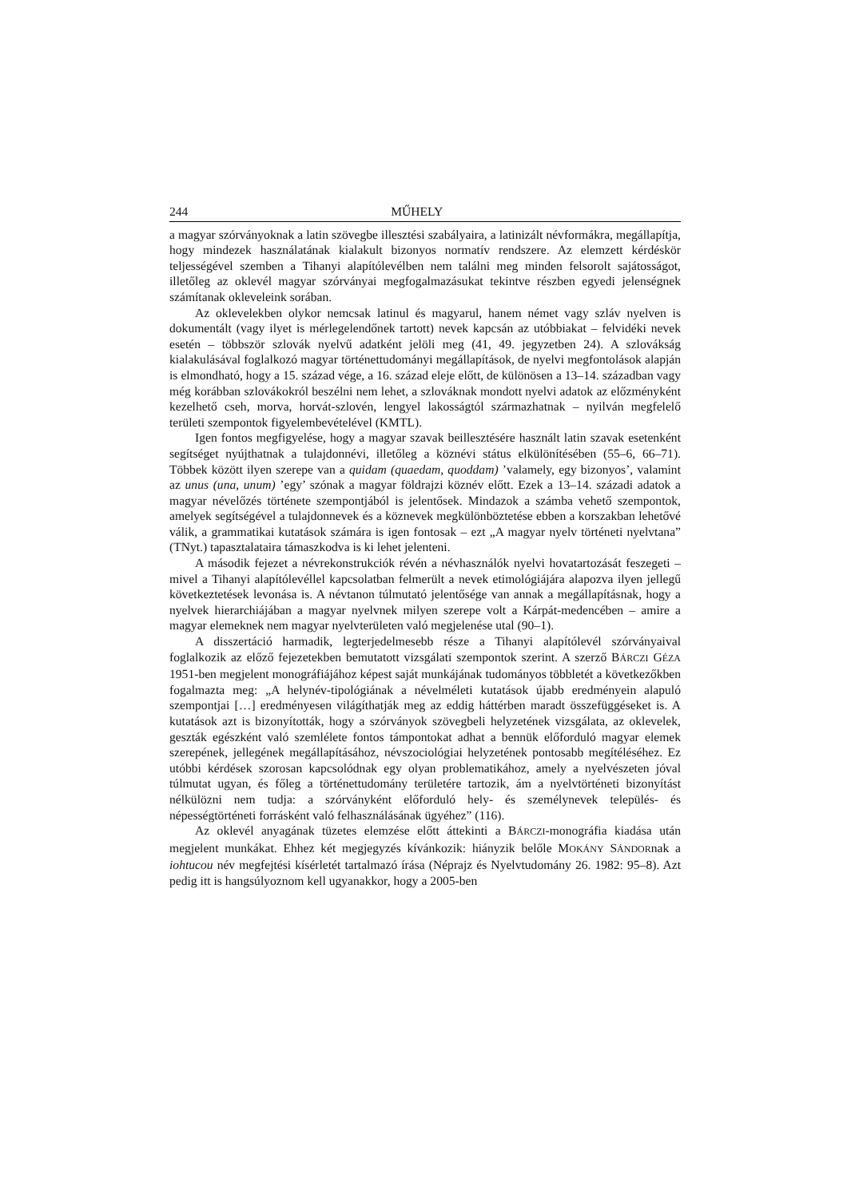244 MŰHELY
a magyar szórványoknak a latin szövegbe illesztési szabályaira, a latinizált névformákra, megállapítja, hogy mindezek használatának kialakult bizonyos normatív rendszere. Az elemzett kérdéskör teljességével szemben a Tihanyi alapítólevélben nem találni meg minden felsorolt sajátosságot, illetőleg az oklevél magyar szórványai megfogalmazásukat tekintve részben egyedi jelenségnek számítanak okleveleink sorában.
Az oklevelekben olykor nemcsak latinul és magyarul, hanem német vagy szláv nyelven is dokumentált (vagy ilyet is mérlegelendőnek tartott) nevek kapcsán az utóbbiakat – felvidéki nevek esetén – többször szlovák nyelvű adatként jelöli meg (41, 49. jegyzetben 24). A szlovákság kialakulásával foglalkozó magyar történettudományi megállapítások, de nyelvi megfontolások alapján is elmondható, hogy a 15. század vége, a 16. század eleje előtt, de különösen a 13–14. században vagy még korábban szlovákokról beszélni nem lehet, a szlováknak mondott nyelvi adatok az előzményként kezelhető cseh, morva, horvát-szlovén, lengyel lakosságtól származhatnak – nyilván megfelelő területi szempontok figyelembevételével (KMTL).
Igen fontos megfigyelése, hogy a magyar szavak beillesztésére használt latin szavak esetenként segítséget nyújthatnak a tulajdonnévi, illetőleg a köznévi státus elkülönítésében (55–6, 66–71). Többek között ilyen szerepe van a quidam (quaedam, quoddam) ’valamely, egy bizonyos’, valamint az unus (una, unum) ’egy’ szónak a magyar földrajzi köznév előtt. Ezek a 13–14. századi adatok a magyar névelőzés története szempontjából is jelentősek. Mindazok a számba vehető szempontok, amelyek segítségével a tulajdonnevek és a köznevek megkülönböztetése ebben a korszakban lehetővé válik, a grammatikai kutatások számára is igen fontosak – ezt „A magyar nyelv történeti nyelvtana” (TNyt.) tapasztalataira támaszkodva is ki lehet jelenteni.
A második fejezet a névrekonstrukciók révén a névhasználók nyelvi hovatartozását feszegeti – mivel a Tihanyi alapítólevéllel kapcsolatban felmerült a nevek etimológiájára alapozva ilyen jellegű következtetések levonása is. A névtanon túlmutató jelentősége van annak a megállapításnak, hogy a nyelvek hierarchiájában a magyar nyelvnek milyen szerepe volt a Kárpát-medencében – amire a magyar elemeknek nem magyar nyelvterületen való megjelenése utal (90–1).
A disszertáció harmadik, legterjedelmesebb része a Tihanyi alapítólevél szórványaival foglalkozik az előző fejezetekben bemutatott vizsgálati szempontok szerint. A szerző BÁRCZI GÉZA 1951-ben megjelent monográfiájához képest saját munkájának tudományos többletét a következőkben fogalmazta meg: „A helynév-tipológiának a névelméleti kutatások újabb eredményein alapuló szempontjai […] eredményesen világíthatják meg az eddig háttérben maradt összefüggéseket is. A kutatások azt is bizonyították, hogy a szórványok szövegbeli helyzetének vizsgálata, az oklevelek, geszták egészként való szemlélete fontos támpontokat adhat a bennük előforduló magyar elemek szerepének, jellegének megállapításához, névszociológiai helyzetének pontosabb megítéléséhez. Ez utóbbi kérdések szorosan kapcsolódnak egy olyan problematikához, amely a nyelvészeten jóval túlmutat ugyan, és főleg a történettudomány területére tartozik, ám a nyelvtörténeti bizonyítást nélkülözni nem tudja: a szórványként előforduló hely- és személynevek település- és népességtörténeti forrásként való felhasználásának ügyéhez” (116).
Az oklevél anyagának tüzetes elemzése előtt áttekinti a BÁRCZI-monográfia kiadása után megjelent munkákat. Ehhez két megjegyzés kívánkozik: hiányzik belőle MOKÁNY SÁNDORnak a iohtucou név megfejtési kísérletét tartalmazó írása (Néprajz és Nyelvtudomány 26. 1982: 95–8). Azt pedig itt is hangsúlyoznom kell ugyanakkor, hogy a 2005-ben